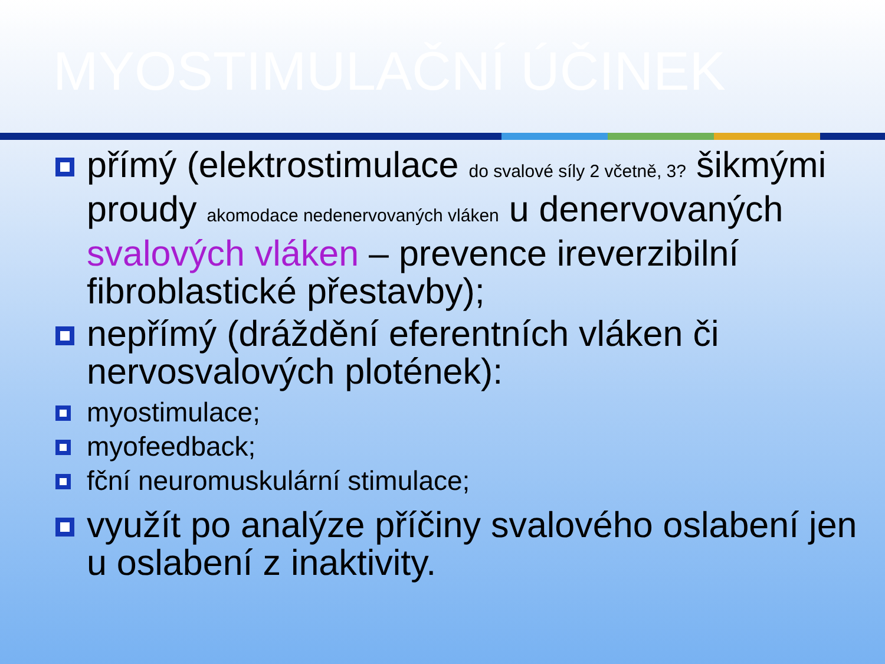MYOSTIMULAČNÍ ÚČINEK
přímý (elektrostimulace do svalové síly 2 včetně, 3? šikmými proudy akomodace nedenervovaných vláken u denervovaných svalových vláken – prevence ireverzibilní fibroblastické přestavby);
nepřímý (dráždění eferentních vláken či nervosvalových plotének):
myostimulace;
myofeedback;
fční neuromuskulární stimulace;
využít po analýze příčiny svalového oslabení jen u oslabení z inaktivity.